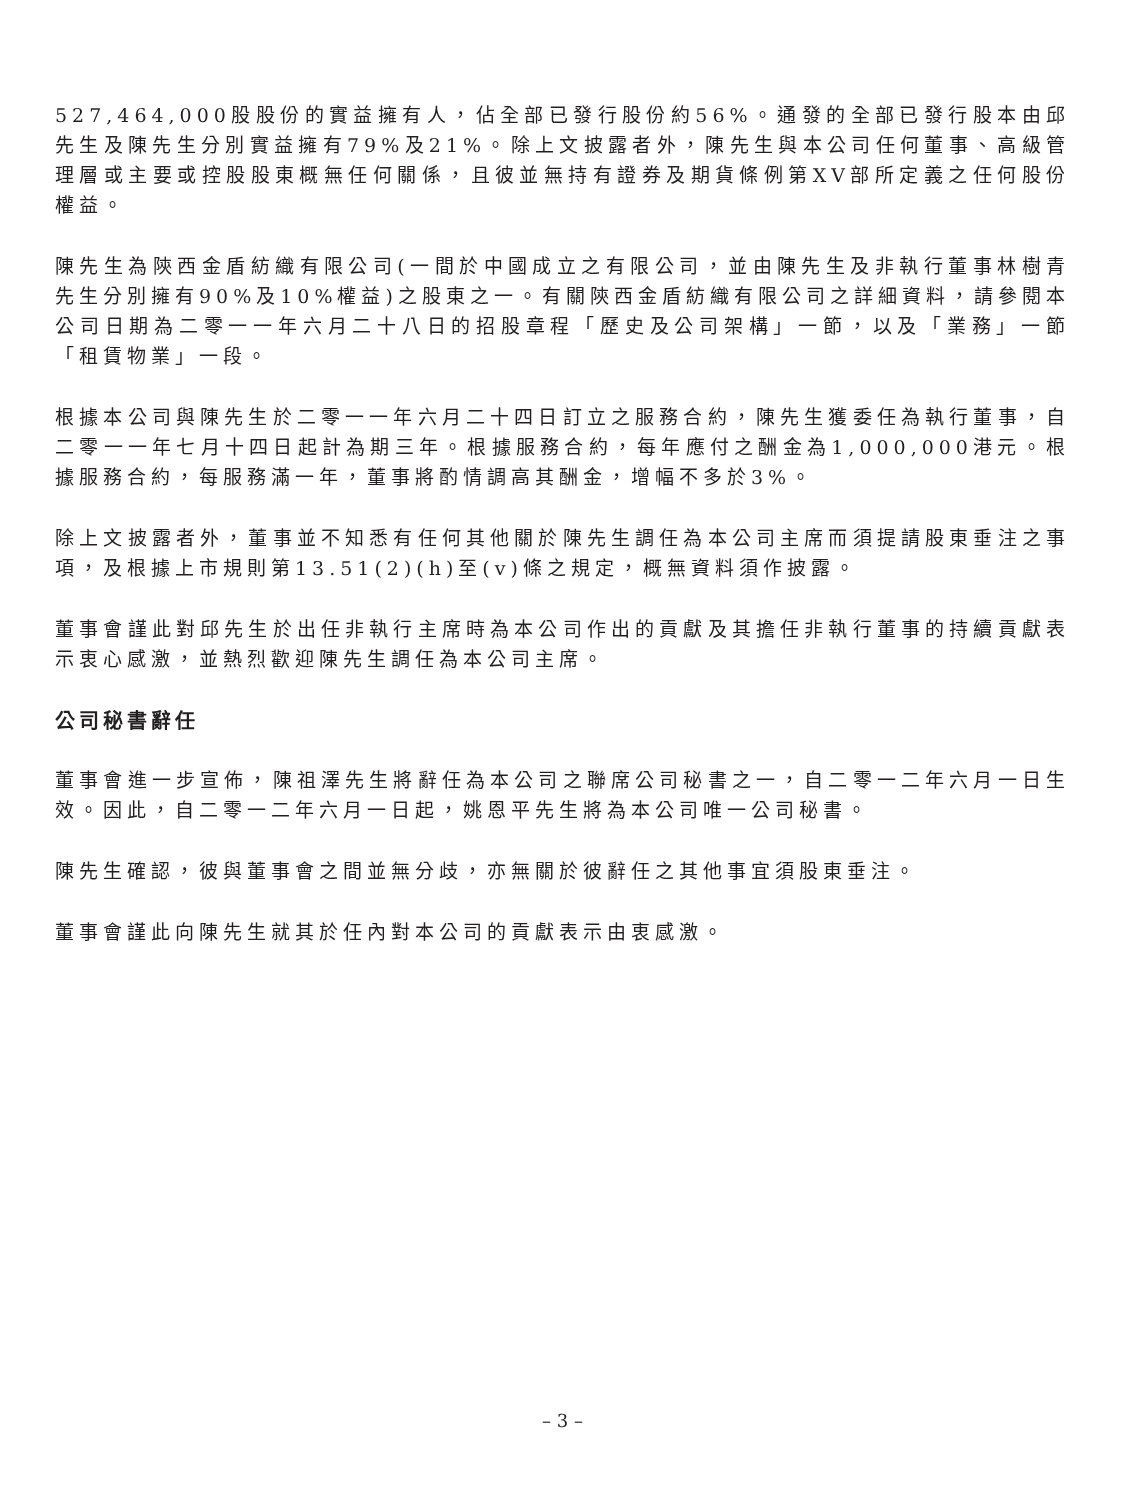527,464,000股股份的實益擁有人，佔全部已發行股份約56%。通發的全部已發行股本由邱先生及陳先生分別實益擁有79%及21%。除上文披露者外，陳先生與本公司任何董事、高級管理層或主要或控股股東概無任何關係，且彼並無持有證券及期貨條例第XV部所定義之任何股份權益。
陳先生為陝西金盾紡織有限公司(一間於中國成立之有限公司，並由陳先生及非執行董事林樹青先生分別擁有90%及10%權益)之股東之一。有關陝西金盾紡織有限公司之詳細資料，請參閱本公司日期為二零一一年六月二十八日的招股章程「歷史及公司架構」一節，以及「業務」一節「租賃物業」一段。
根據本公司與陳先生於二零一一年六月二十四日訂立之服務合約，陳先生獲委任為執行董事，自二零一一年七月十四日起計為期三年。根據服務合約，每年應付之酬金為1,000,000港元。根據服務合約，每服務滿一年，董事將酌情調高其酬金，增幅不多於3%。
除上文披露者外，董事並不知悉有任何其他關於陳先生調任為本公司主席而須提請股東垂注之事項，及根據上市規則第13.51(2)(h)至(v)條之規定，概無資料須作披露。
董事會謹此對邱先生於出任非執行主席時為本公司作出的貢獻及其擔任非執行董事的持續貢獻表示衷心感激，並熱烈歡迎陳先生調任為本公司主席。
公司秘書辭任
董事會進一步宣佈，陳祖澤先生將辭任為本公司之聯席公司秘書之一，自二零一二年六月一日生效。因此，自二零一二年六月一日起，姚恩平先生將為本公司唯一公司秘書。
陳先生確認，彼與董事會之間並無分歧，亦無關於彼辭任之其他事宜須股東垂注。
董事會謹此向陳先生就其於任內對本公司的貢獻表示由衷感激。
– 3 –